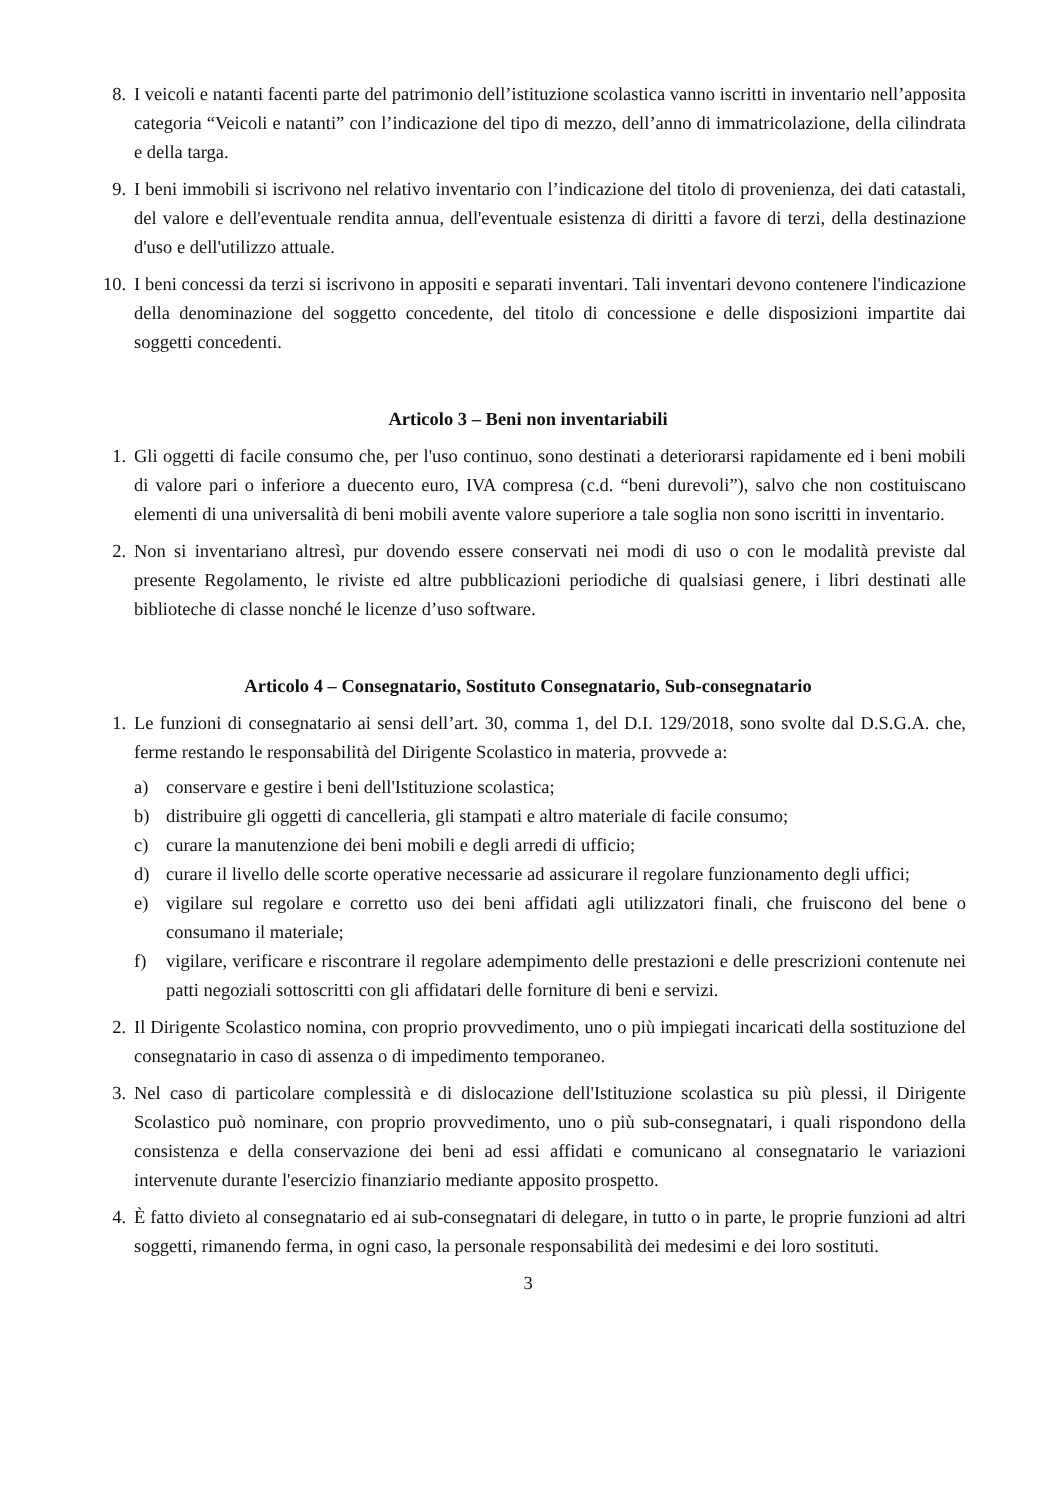8. I veicoli e natanti facenti parte del patrimonio dell’istituzione scolastica vanno iscritti in inventario nell’apposita categoria “Veicoli e natanti” con l’indicazione del tipo di mezzo, dell’anno di immatricolazione, della cilindrata e della targa.
9. I beni immobili si iscrivono nel relativo inventario con l’indicazione del titolo di provenienza, dei dati catastali, del valore e dell'eventuale rendita annua, dell'eventuale esistenza di diritti a favore di terzi, della destinazione d'uso e dell'utilizzo attuale.
10. I beni concessi da terzi si iscrivono in appositi e separati inventari. Tali inventari devono contenere l'indicazione della denominazione del soggetto concedente, del titolo di concessione e delle disposizioni impartite dai soggetti concedenti.
Articolo 3 – Beni non inventariabili
1. Gli oggetti di facile consumo che, per l'uso continuo, sono destinati a deteriorarsi rapidamente ed i beni mobili di valore pari o inferiore a duecento euro, IVA compresa (c.d. “beni durevoli”), salvo che non costituiscano elementi di una universalità di beni mobili avente valore superiore a tale soglia non sono iscritti in inventario.
2. Non si inventariano altresì, pur dovendo essere conservati nei modi di uso o con le modalità previste dal presente Regolamento, le riviste ed altre pubblicazioni periodiche di qualsiasi genere, i libri destinati alle biblioteche di classe nonché le licenze d’uso software.
Articolo 4 – Consegnatario, Sostituto Consegnatario, Sub-consegnatario
1. Le funzioni di consegnatario ai sensi dell’art. 30, comma 1, del D.I. 129/2018, sono svolte dal D.S.G.A. che, ferme restando le responsabilità del Dirigente Scolastico in materia, provvede a:
a) conservare e gestire i beni dell'Istituzione scolastica;
b) distribuire gli oggetti di cancelleria, gli stampati e altro materiale di facile consumo;
c) curare la manutenzione dei beni mobili e degli arredi di ufficio;
d) curare il livello delle scorte operative necessarie ad assicurare il regolare funzionamento degli uffici;
e) vigilare sul regolare e corretto uso dei beni affidati agli utilizzatori finali, che fruiscono del bene o consumano il materiale;
f) vigilare, verificare e riscontrare il regolare adempimento delle prestazioni e delle prescrizioni contenute nei patti negoziali sottoscritti con gli affidatari delle forniture di beni e servizi.
2. Il Dirigente Scolastico nomina, con proprio provvedimento, uno o più impiegati incaricati della sostituzione del consegnatario in caso di assenza o di impedimento temporaneo.
3. Nel caso di particolare complessità e di dislocazione dell'Istituzione scolastica su più plessi, il Dirigente Scolastico può nominare, con proprio provvedimento, uno o più sub-consegnatari, i quali rispondono della consistenza e della conservazione dei beni ad essi affidati e comunicano al consegnatario le variazioni intervenute durante l'esercizio finanziario mediante apposito prospetto.
4. È fatto divieto al consegnatario ed ai sub-consegnatari di delegare, in tutto o in parte, le proprie funzioni ad altri soggetti, rimanendo ferma, in ogni caso, la personale responsabilità dei medesimi e dei loro sostituti.
3